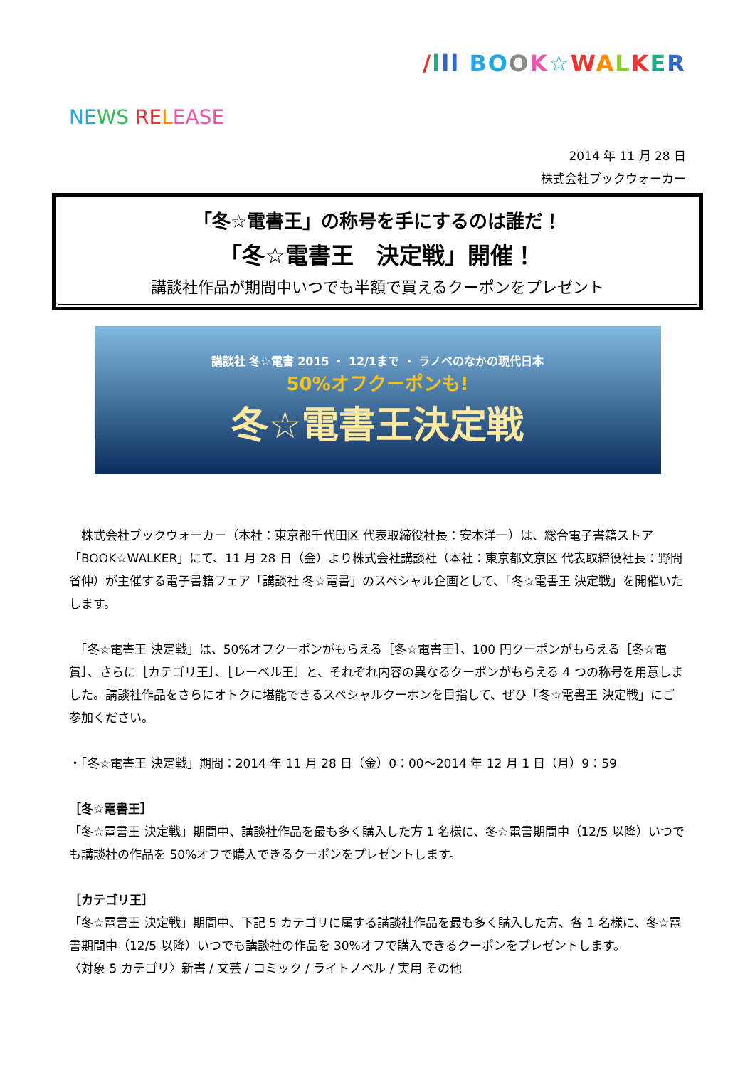/lll BO OK☆WALKER
NE WS RE LEASE
2014 年 11 月 28 日
株式会社ブックウォーカー
「冬☆電書王」の称号を手にするのは誰だ！
「冬☆電書王　決定戦」開催！
講談社作品が期間中いつでも半額で買えるクーポンをプレゼント
講談社 冬☆電書 2015 ・ 12/1まで ・ ラノベのなかの現代日本
50%オフクーポンも!
冬☆電書王決定戦
　株式会社ブックウォーカー（本社：東京都千代田区 代表取締役社長：安本洋一）は、総合電子書籍ストア「BOOK☆WALKER」にて、11 月 28 日（金）より株式会社講談社（本社：東京都文京区 代表取締役社長：野間省伸）が主催する電子書籍フェア「講談社 冬☆電書」のスペシャル企画として、「冬☆電書王 決定戦」を開催いたします。
　「冬☆電書王 決定戦」は、50%オフクーポンがもらえる［冬☆電書王］、100 円クーポンがもらえる［冬☆電賞］、さらに［カテゴリ王］、［レーベル王］と、それぞれ内容の異なるクーポンがもらえる 4 つの称号を用意しました。講談社作品をさらにオトクに堪能できるスペシャルクーポンを目指して、ぜひ「冬☆電書王 決定戦」にご参加ください。
・「冬☆電書王 決定戦」期間：2014 年 11 月 28 日（金）0：00～2014 年 12 月 1 日（月）9：59
［冬☆電書王］
「冬☆電書王 決定戦」期間中、講談社作品を最も多く購入した方 1 名様に、冬☆電書期間中（12/5 以降）いつでも講談社の作品を 50%オフで購入できるクーポンをプレゼントします。
［カテゴリ王］
「冬☆電書王 決定戦」期間中、下記 5 カテゴリに属する講談社作品を最も多く購入した方、各 1 名様に、冬☆電書期間中（12/5 以降）いつでも講談社の作品を 30%オフで購入できるクーポンをプレゼントします。
〈対象 5 カテゴリ〉新書 / 文芸 / コミック / ライトノベル / 実用 その他